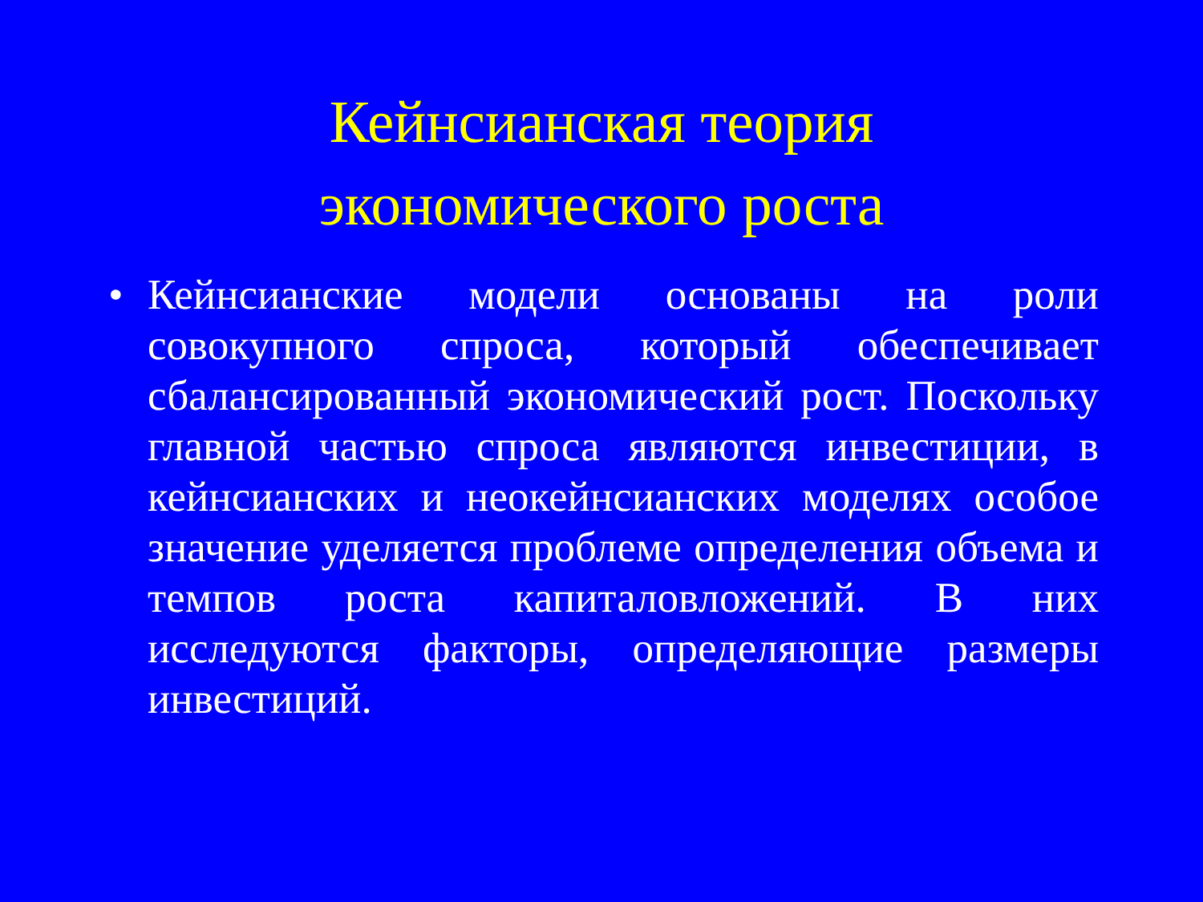Кейнсианская теория
экономического роста
• Кейнсианские модели основаны на роли совокупного спроса, который обеспечивает сбалансированный экономический рост. Поскольку главной частью спроса являются инвестиции, в кейнсианских и неокейнсианских моделях особое значение уделяется проблеме определения объема и темпов роста капиталовложений. В них исследуются факторы, определяющие размеры инвестиций.